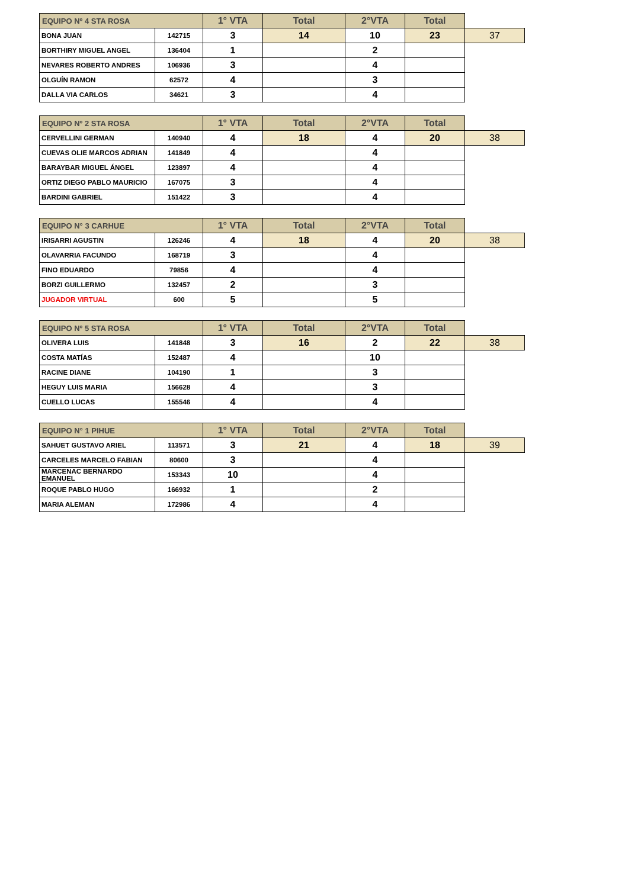| EQUIPO Nº 4 STA ROSA | | 1° VTA | Total | 2°VTA | Total | |
| --- | --- | --- | --- | --- | --- | --- |
| BONA JUAN | 142715 | 3 | 14 | 10 | 23 | 37 |
| BORTHIRY MIGUEL ANGEL | 136404 | 1 | | 2 | | |
| NEVARES ROBERTO ANDRES | 106936 | 3 | | 4 | | |
| OLGUÍN RAMON | 62572 | 4 | | 3 | | |
| DALLA VIA CARLOS | 34621 | 3 | | 4 | | |
| EQUIPO Nº 2 STA ROSA | | 1° VTA | Total | 2°VTA | Total | |
| --- | --- | --- | --- | --- | --- | --- |
| CERVELLINI GERMAN | 140940 | 4 | 18 | 4 | 20 | 38 |
| CUEVAS OLIE MARCOS ADRIAN | 141849 | 4 | | 4 | | |
| BARAYBAR MIGUEL ÁNGEL | 123897 | 4 | | 4 | | |
| ORTIZ DIEGO PABLO MAURICIO | 167075 | 3 | | 4 | | |
| BARDINI GABRIEL | 151422 | 3 | | 4 | | |
| EQUIPO N° 3 CARHUE | | 1° VTA | Total | 2°VTA | Total | |
| --- | --- | --- | --- | --- | --- | --- |
| IRISARRI AGUSTIN | 126246 | 4 | 18 | 4 | 20 | 38 |
| OLAVARRIA FACUNDO | 168719 | 3 | | 4 | | |
| FINO EDUARDO | 79856 | 4 | | 4 | | |
| BORZI GUILLERMO | 132457 | 2 | | 3 | | |
| JUGADOR VIRTUAL | 600 | 5 | | 5 | | |
| EQUIPO Nº 5 STA ROSA | | 1° VTA | Total | 2°VTA | Total | |
| --- | --- | --- | --- | --- | --- | --- |
| OLIVERA LUIS | 141848 | 3 | 16 | 2 | 22 | 38 |
| COSTA MATÍAS | 152487 | 4 | | 10 | | |
| RACINE DIANE | 104190 | 1 | | 3 | | |
| HEGUY LUIS MARIA | 156628 | 4 | | 3 | | |
| CUELLO LUCAS | 155546 | 4 | | 4 | | |
| EQUIPO N° 1 PIHUE | | 1° VTA | Total | 2°VTA | Total | |
| --- | --- | --- | --- | --- | --- | --- |
| SAHUET GUSTAVO ARIEL | 113571 | 3 | 21 | 4 | 18 | 39 |
| CARCELES MARCELO FABIAN | 80600 | 3 | | 4 | | |
| MARCENAC BERNARDO EMANUEL | 153343 | 10 | | 4 | | |
| ROQUE PABLO HUGO | 166932 | 1 | | 2 | | |
| MARIA ALEMAN | 172986 | 4 | | 4 | | |